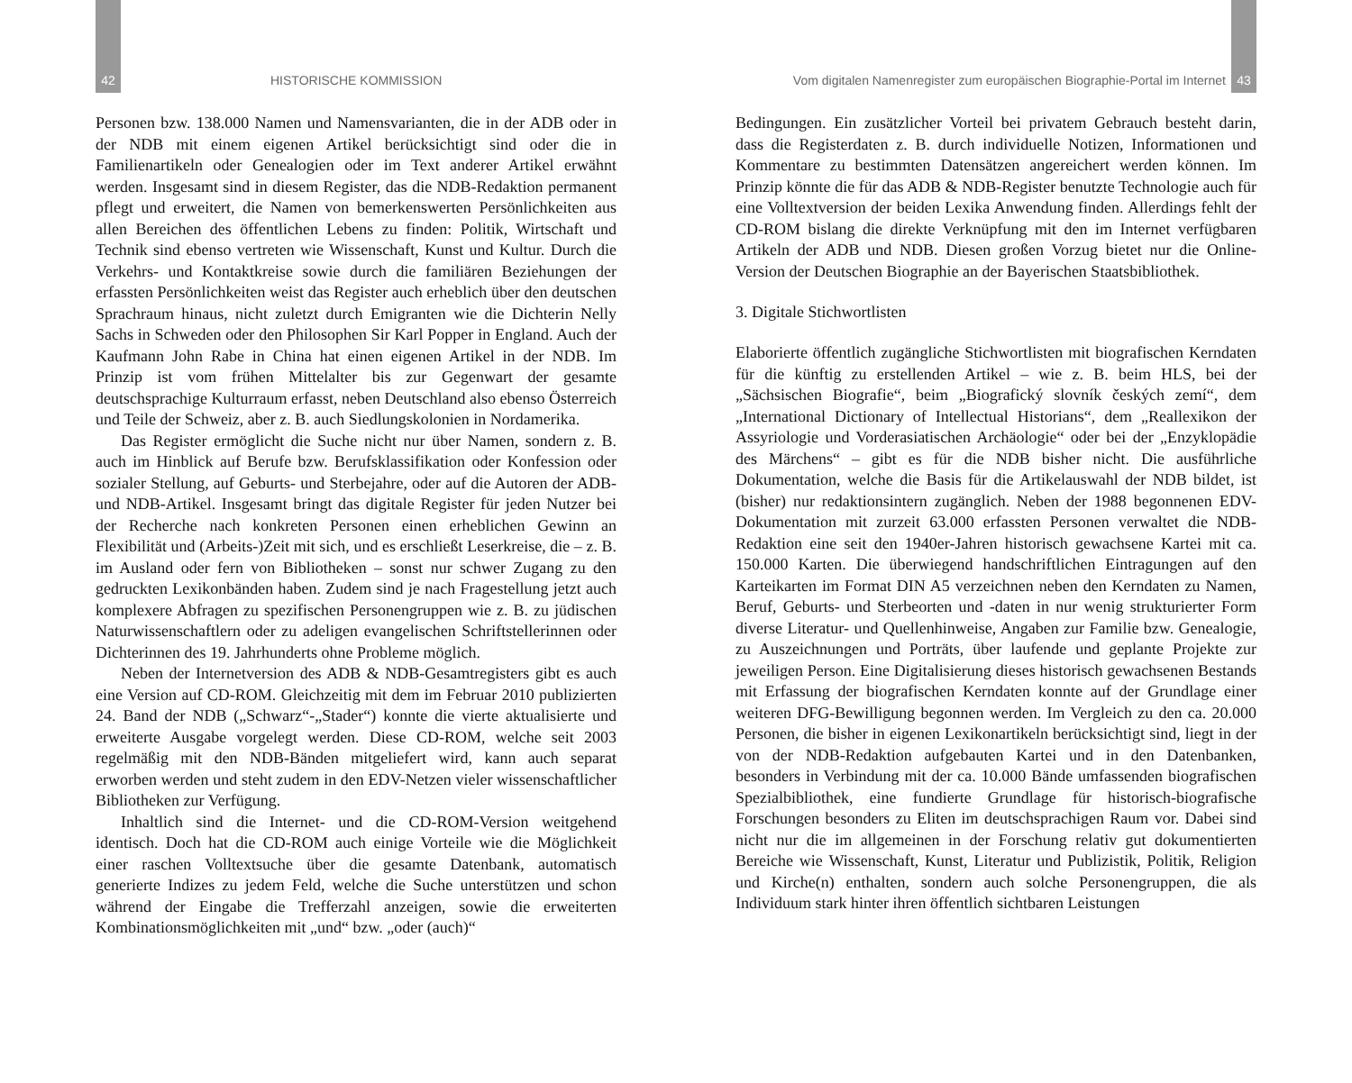42 HISTORISCHE KOMMISSION
Personen bzw. 138.000 Namen und Namensvarianten, die in der ADB oder in der NDB mit einem eigenen Artikel berücksichtigt sind oder die in Familienartikeln oder Genealogien oder im Text anderer Artikel erwähnt werden. Insgesamt sind in diesem Register, das die NDB-Redaktion permanent pflegt und erweitert, die Namen von bemerkenswerten Persönlichkeiten aus allen Bereichen des öffentlichen Lebens zu finden: Politik, Wirtschaft und Technik sind ebenso vertreten wie Wissenschaft, Kunst und Kultur. Durch die Verkehrs- und Kontaktkreise sowie durch die familiären Beziehungen der erfassten Persönlichkeiten weist das Register auch erheblich über den deutschen Sprachraum hinaus, nicht zuletzt durch Emigranten wie die Dichterin Nelly Sachs in Schweden oder den Philosophen Sir Karl Popper in England. Auch der Kaufmann John Rabe in China hat einen eigenen Artikel in der NDB. Im Prinzip ist vom frühen Mittelalter bis zur Gegenwart der gesamte deutschsprachige Kulturraum erfasst, neben Deutschland also ebenso Österreich und Teile der Schweiz, aber z. B. auch Siedlungskolonien in Nordamerika.
Das Register ermöglicht die Suche nicht nur über Namen, sondern z. B. auch im Hinblick auf Berufe bzw. Berufsklassifikation oder Konfession oder sozialer Stellung, auf Geburts- und Sterbejahre, oder auf die Autoren der ADB- und NDB-Artikel. Insgesamt bringt das digitale Register für jeden Nutzer bei der Recherche nach konkreten Personen einen erheblichen Gewinn an Flexibilität und (Arbeits-)Zeit mit sich, und es erschließt Leserkreise, die – z. B. im Ausland oder fern von Bibliotheken – sonst nur schwer Zugang zu den gedruckten Lexikonbänden haben. Zudem sind je nach Fragestellung jetzt auch komplexere Abfragen zu spezifischen Personengruppen wie z. B. zu jüdischen Naturwissenschaftlern oder zu adeligen evangelischen Schriftstellerinnen oder Dichterinnen des 19. Jahrhunderts ohne Probleme möglich.
Neben der Internetversion des ADB & NDB-Gesamtregisters gibt es auch eine Version auf CD-ROM. Gleichzeitig mit dem im Februar 2010 publizierten 24. Band der NDB („Schwarz“-„Stader“) konnte die vierte aktualisierte und erweiterte Ausgabe vorgelegt werden. Diese CD-ROM, welche seit 2003 regelmäßig mit den NDB-Bänden mitgeliefert wird, kann auch separat erworben werden und steht zudem in den EDV-Netzen vieler wissenschaftlicher Bibliotheken zur Verfügung.
Inhaltlich sind die Internet- und die CD-ROM-Version weitgehend identisch. Doch hat die CD-ROM auch einige Vorteile wie die Möglichkeit einer raschen Volltextsuche über die gesamte Datenbank, automatisch generierte Indizes zu jedem Feld, welche die Suche unterstützen und schon während der Eingabe die Trefferzahl anzeigen, sowie die erweiterten Kombinationsmöglichkeiten mit „und“ bzw. „oder (auch)“
Vom digitalen Namenregister zum europäischen Biographie-Portal im Internet 43
Bedingungen. Ein zusätzlicher Vorteil bei privatem Gebrauch besteht darin, dass die Registerdaten z. B. durch individuelle Notizen, Informationen und Kommentare zu bestimmten Datensätzen angereichert werden können. Im Prinzip könnte die für das ADB & NDB-Register benutzte Technologie auch für eine Volltextversion der beiden Lexika Anwendung finden. Allerdings fehlt der CD-ROM bislang die direkte Verknüpfung mit den im Internet verfügbaren Artikeln der ADB und NDB. Diesen großen Vorzug bietet nur die Online-Version der Deutschen Biographie an der Bayerischen Staatsbibliothek.
3. Digitale Stichwortlisten
Elaborierte öffentlich zugängliche Stichwortlisten mit biografischen Kerndaten für die künftig zu erstellenden Artikel – wie z. B. beim HLS, bei der „Sächsischen Biografie“, beim „Biografický slovník českých zemí“, dem „International Dictionary of Intellectual Historians“, dem „Reallexikon der Assyriologie und Vorderasiatischen Archäologie“ oder bei der „Enzyklopädie des Märchens“ – gibt es für die NDB bisher nicht. Die ausführliche Dokumentation, welche die Basis für die Artikelauswahl der NDB bildet, ist (bisher) nur redaktionsintern zugänglich. Neben der 1988 begonnenen EDV-Dokumentation mit zurzeit 63.000 erfassten Personen verwaltet die NDB-Redaktion eine seit den 1940er-Jahren historisch gewachsene Kartei mit ca. 150.000 Karten. Die überwiegend handschriftlichen Eintragungen auf den Karteikarten im Format DIN A5 verzeichnen neben den Kerndaten zu Namen, Beruf, Geburts- und Sterbeorten und -daten in nur wenig strukturierter Form diverse Literatur- und Quellenhinweise, Angaben zur Familie bzw. Genealogie, zu Auszeichnungen und Porträts, über laufende und geplante Projekte zur jeweiligen Person. Eine Digitalisierung dieses historisch gewachsenen Bestands mit Erfassung der biografischen Kerndaten konnte auf der Grundlage einer weiteren DFG-Bewilligung begonnen werden. Im Vergleich zu den ca. 20.000 Personen, die bisher in eigenen Lexikonartikeln berücksichtigt sind, liegt in der von der NDB-Redaktion aufgebauten Kartei und in den Datenbanken, besonders in Verbindung mit der ca. 10.000 Bände umfassenden biografischen Spezialbibliothek, eine fundierte Grundlage für historisch-biografische Forschungen besonders zu Eliten im deutschsprachigen Raum vor. Dabei sind nicht nur die im allgemeinen in der Forschung relativ gut dokumentierten Bereiche wie Wissenschaft, Kunst, Literatur und Publizistik, Politik, Religion und Kirche(n) enthalten, sondern auch solche Personengruppen, die als Individuum stark hinter ihren öffentlich sichtbaren Leistungen